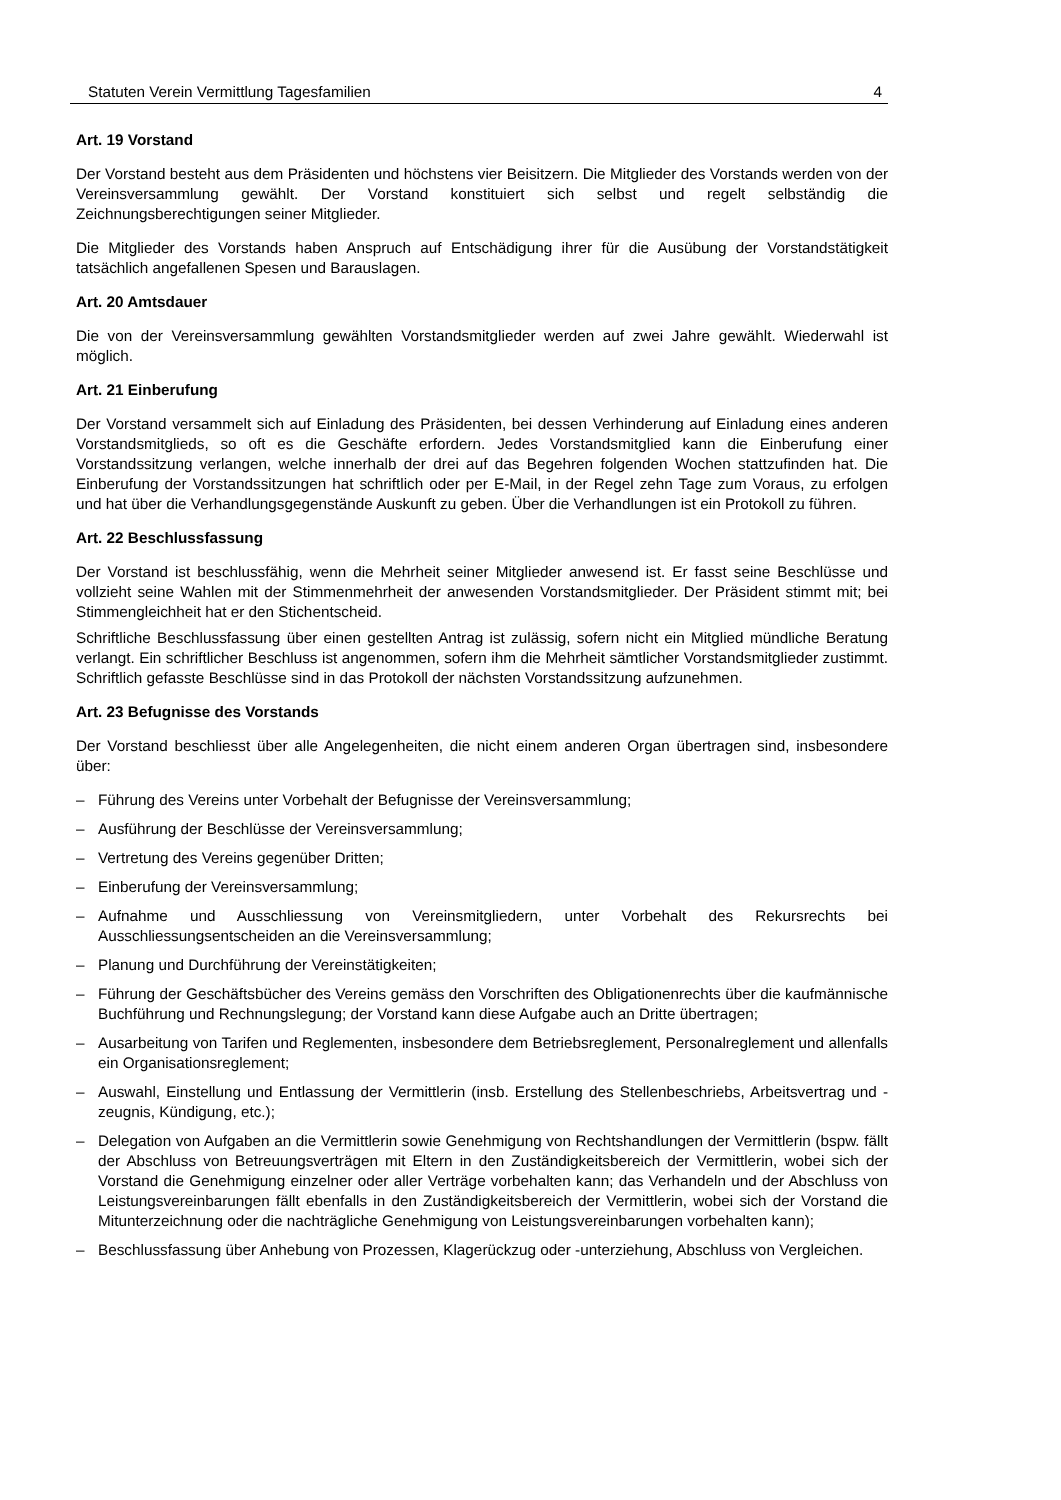Statuten Verein Vermittlung Tagesfamilien 4
Art. 19 Vorstand
Der Vorstand besteht aus dem Präsidenten und höchstens vier Beisitzern. Die Mitglieder des Vorstands werden von der Vereinsversammlung gewählt. Der Vorstand konstituiert sich selbst und regelt selbständig die Zeichnungsberechtigungen seiner Mitglieder.
Die Mitglieder des Vorstands haben Anspruch auf Entschädigung ihrer für die Ausübung der Vorstandstätigkeit tatsächlich angefallenen Spesen und Barauslagen.
Art. 20 Amtsdauer
Die von der Vereinsversammlung gewählten Vorstandsmitglieder werden auf zwei Jahre gewählt. Wiederwahl ist möglich.
Art. 21 Einberufung
Der Vorstand versammelt sich auf Einladung des Präsidenten, bei dessen Verhinderung auf Einladung eines anderen Vorstandsmitglieds, so oft es die Geschäfte erfordern. Jedes Vorstandsmitglied kann die Einberufung einer Vorstandssitzung verlangen, welche innerhalb der drei auf das Begehren folgenden Wochen stattzufinden hat. Die Einberufung der Vorstandssitzungen hat schriftlich oder per E-Mail, in der Regel zehn Tage zum Voraus, zu erfolgen und hat über die Verhandlungsgegenstände Auskunft zu geben. Über die Verhandlungen ist ein Protokoll zu führen.
Art. 22 Beschlussfassung
Der Vorstand ist beschlussfähig, wenn die Mehrheit seiner Mitglieder anwesend ist. Er fasst seine Beschlüsse und vollzieht seine Wahlen mit der Stimmenmehrheit der anwesenden Vorstandsmitglieder. Der Präsident stimmt mit; bei Stimmengleichheit hat er den Stichentscheid.
Schriftliche Beschlussfassung über einen gestellten Antrag ist zulässig, sofern nicht ein Mitglied mündliche Beratung verlangt. Ein schriftlicher Beschluss ist angenommen, sofern ihm die Mehrheit sämtlicher Vorstandsmitglieder zustimmt. Schriftlich gefasste Beschlüsse sind in das Protokoll der nächsten Vorstandssitzung aufzunehmen.
Art. 23 Befugnisse des Vorstands
Der Vorstand beschliesst über alle Angelegenheiten, die nicht einem anderen Organ übertragen sind, insbesondere über:
– Führung des Vereins unter Vorbehalt der Befugnisse der Vereinsversammlung;
– Ausführung der Beschlüsse der Vereinsversammlung;
– Vertretung des Vereins gegenüber Dritten;
– Einberufung der Vereinsversammlung;
– Aufnahme und Ausschliessung von Vereinsmitgliedern, unter Vorbehalt des Rekursrechts bei Ausschliessungsentscheiden an die Vereinsversammlung;
– Planung und Durchführung der Vereinstätigkeiten;
– Führung der Geschäftsbücher des Vereins gemäss den Vorschriften des Obligationenrechts über die kaufmännische Buchführung und Rechnungslegung; der Vorstand kann diese Aufgabe auch an Dritte übertragen;
– Ausarbeitung von Tarifen und Reglementen, insbesondere dem Betriebsreglement, Personalreglement und allenfalls ein Organisationsreglement;
– Auswahl, Einstellung und Entlassung der Vermittlerin (insb. Erstellung des Stellenbeschriebs, Arbeitsvertrag und -zeugnis, Kündigung, etc.);
– Delegation von Aufgaben an die Vermittlerin sowie Genehmigung von Rechtshandlungen der Vermittlerin (bspw. fällt der Abschluss von Betreuungsverträgen mit Eltern in den Zuständigkeitsbereich der Vermittlerin, wobei sich der Vorstand die Genehmigung einzelner oder aller Verträge vorbehalten kann; das Verhandeln und der Abschluss von Leistungsvereinbarungen fällt ebenfalls in den Zuständigkeitsbereich der Vermittlerin, wobei sich der Vorstand die Mitunterzeichnung oder die nachträgliche Genehmigung von Leistungsvereinbarungen vorbehalten kann);
– Beschlussfassung über Anhebung von Prozessen, Klagerückzug oder -unterziehung, Abschluss von Vergleichen.